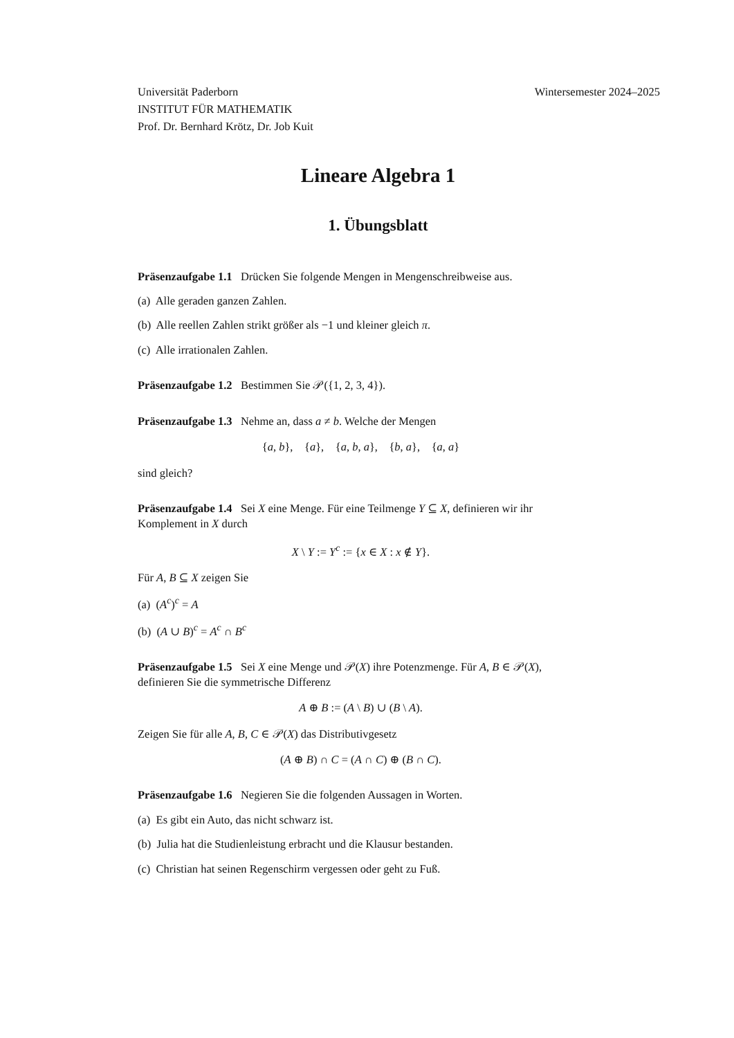Universität Paderborn
INSTITUT FÜR MATHEMATIK
Prof. Dr. Bernhard Krötz, Dr. Job Kuit
Wintersemester 2024–2025
Lineare Algebra 1
1. Übungsblatt
Präsenzaufgabe 1.1 Drücken Sie folgende Mengen in Mengenschreibweise aus.
(a) Alle geraden ganzen Zahlen.
(b) Alle reellen Zahlen strikt größer als −1 und kleiner gleich π.
(c) Alle irrationalen Zahlen.
Präsenzaufgabe 1.2 Bestimmen Sie 𝒫({1, 2, 3, 4}).
Präsenzaufgabe 1.3 Nehme an, dass a ≠ b. Welche der Mengen
{a, b}, {a}, {a, b, a}, {b, a}, {a, a}
sind gleich?
Präsenzaufgabe 1.4 Sei X eine Menge. Für eine Teilmenge Y ⊆ X, definieren wir ihr Komplement in X durch
X \ Y := Y<sup>c</sup> := {x ∈ X : x ∉ Y}.
Für A, B ⊆ X zeigen Sie
(a) (A<sup>c</sup>)<sup>c</sup> = A
(b) (A ∪ B)<sup>c</sup> = A<sup>c</sup> ∩ B<sup>c</sup>
Präsenzaufgabe 1.5 Sei X eine Menge und 𝒫(X) ihre Potenzmenge. Für A, B ∈ 𝒫(X), definieren Sie die symmetrische Differenz
A ⊕ B := (A \ B) ∪ (B \ A).
Zeigen Sie für alle A, B, C ∈ 𝒫(X) das Distributivgesetz
(A ⊕ B) ∩ C = (A ∩ C) ⊕ (B ∩ C).
Präsenzaufgabe 1.6 Negieren Sie die folgenden Aussagen in Worten.
(a) Es gibt ein Auto, das nicht schwarz ist.
(b) Julia hat die Studienleistung erbracht und die Klausur bestanden.
(c) Christian hat seinen Regenschirm vergessen oder geht zu Fuß.